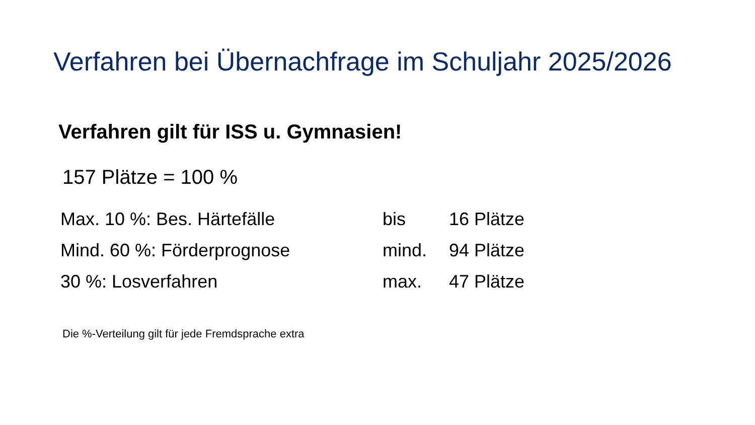Verfahren bei Übernachfrage im Schuljahr 2025/2026
Verfahren gilt für ISS u. Gymnasien!
157 Plätze = 100 %
| Max. 10 %: Bes. Härtefälle | bis | 16 Plätze |
| Mind. 60 %: Förderprognose | mind. | 94 Plätze |
| 30 %: Losverfahren | max. | 47 Plätze |
Die %-Verteilung gilt für jede Fremdsprache extra